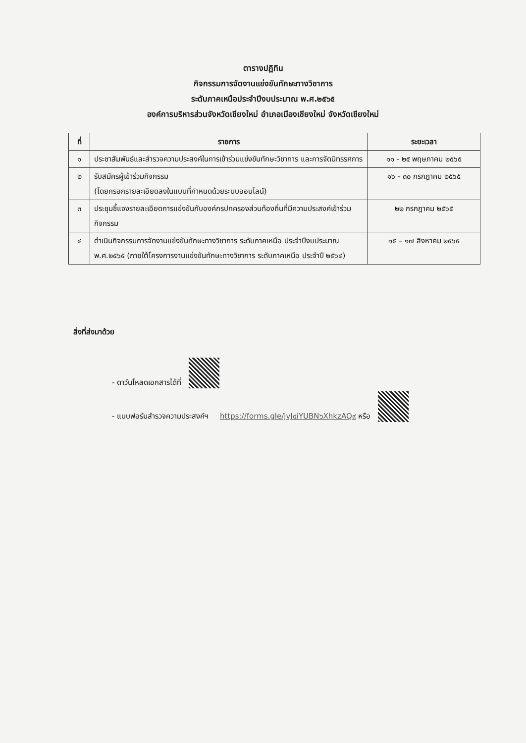ตารางปฏิทิน
กิจกรรมการจัดงานแข่งขันทักษะทางวิชาการ
ระดับภาคเหนือประจำปีงบประมาณ พ.ศ.๒๕๖๕
องค์การบริหารส่วนจังหวัดเชียงใหม่ อำเภอเมืองเชียงใหม่ จังหวัดเชียงใหม่
| ที่ | รายการ | ระยะเวลา |
| --- | --- | --- |
| ๑ | ประชาสัมพันธ์และสำรวจความประสงค์ในการเข้าร่วมแข่งขันทักษะวิชาการ และการจัดนิทรรศการ | ๑๑ - ๒๕ พฤษภาคม ๒๕๖๕ |
| ๒ | รับสมัครผู้เข้าร่วมกิจกรรม (โดยกรอกรายละเอียดลงในแบบที่กำหนดด้วยระบบออนไลน์) | ๑๖ - ๓๐ กรกฎาคม ๒๕๖๕ |
| ๓ | ประชุมชี้แจงรายละเอียดการแข่งขันกับองค์กรปกครองส่วนท้องถิ่นที่มีความประสงค์เข้าร่วมกิจกรรม | ๒๒ กรกฎาคม ๒๕๖๕ |
| ๔ | ดำเนินกิจกรรมการจัดงานแข่งขันทักษะทางวิชาการ ระดับภาคเหนือ ประจำปีงบประมาณ พ.ศ.๒๕๖๕ (ภายใต้โครงการงานแข่งขันทักษะทางวิชาการ ระดับภาคเหนือ ประจำปี ๒๕๖๔) | ๑๕ – ๑๗ สิงหาคม ๒๕๖๕ |
สิ่งที่ส่งมาด้วย
- ดาว์นโหลดเอกสารได้ที่
- แบบฟอร์มสำรวจความประสงค์ฯ https://forms.gle/jvJ๔iYUBN๖XhkzAQ๙ หรือ